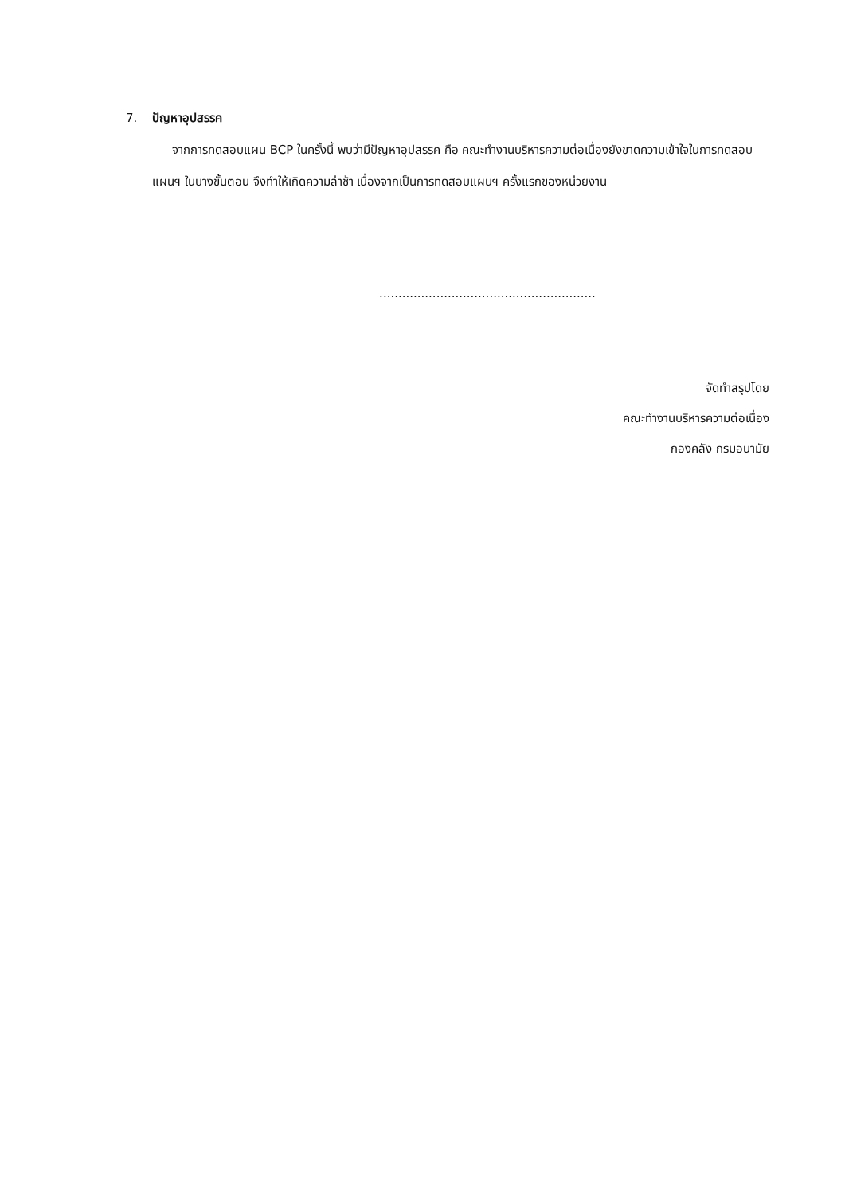7. ปัญหาอุปสรรค
จากการทดสอบแผน BCP ในครั้งนี้ พบว่ามีปัญหาอุปสรรค คือ คณะทำงานบริหารความต่อเนื่องยังขาดความเข้าใจในการทดสอบแผนฯ ในบางขั้นตอน จึงทำให้เกิดความล่าช้า เนื่องจากเป็นการทดสอบแผนฯ ครั้งแรกของหน่วยงาน
.........................................................
จัดทำสรุปโดย
คณะทำงานบริหารความต่อเนื่อง
กองคลัง กรมอนามัย